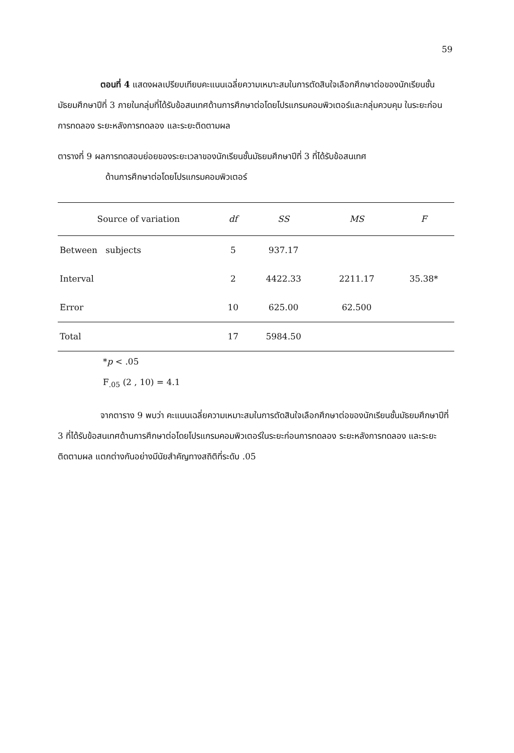59
ตอนที่ 4 แสดงผลเปรียบเทียบคะแนนเฉลี่ยความเหมาะสมในการตัดสินใจเลือกศึกษาต่อของนักเรียนชั้นมัธยมศึกษาปีที่ 3 ภายในกลุ่มที่ได้รับข้อสนเทศด้านการศึกษาต่อโดยโปรแกรมคอมพิวเตอร์และกลุ่มควบคุม ในระยะก่อนการทดลอง ระยะหลังการทดลอง และระยะติดตามผล
ตารางที่ 9 ผลการทดสอบย่อยของระยะเวลาของนักเรียนชั้นมัธยมศึกษาปีที่ 3 ที่ได้รับข้อสนเทศ
ด้านการศึกษาต่อโดยโปรแกรมคอมพิวเตอร์
| Source of variation | df | SS | MS | F |
| --- | --- | --- | --- | --- |
| Between subjects | 5 | 937.17 | | |
| Interval | 2 | 4422.33 | 2211.17 | 35.38* |
| Error | 10 | 625.00 | 62.500 | |
| Total | 17 | 5984.50 | | |
*p < .05
F<sub>.05</sub> (2 , 10) = 4.1
จากตาราง 9 พบว่า คะแนนเฉลี่ยความเหมาะสมในการตัดสินใจเลือกศึกษาต่อของนักเรียนชั้นมัธยมศึกษาปีที่ 3 ที่ได้รับข้อสนเทศด้านการศึกษาต่อโดยโปรแกรมคอมพิวเตอร์ในระยะก่อนการทดลอง ระยะหลังการทดลอง และระยะติดตามผล แตกต่างกันอย่างมีนัยสำคัญทางสถิติที่ระดับ .05